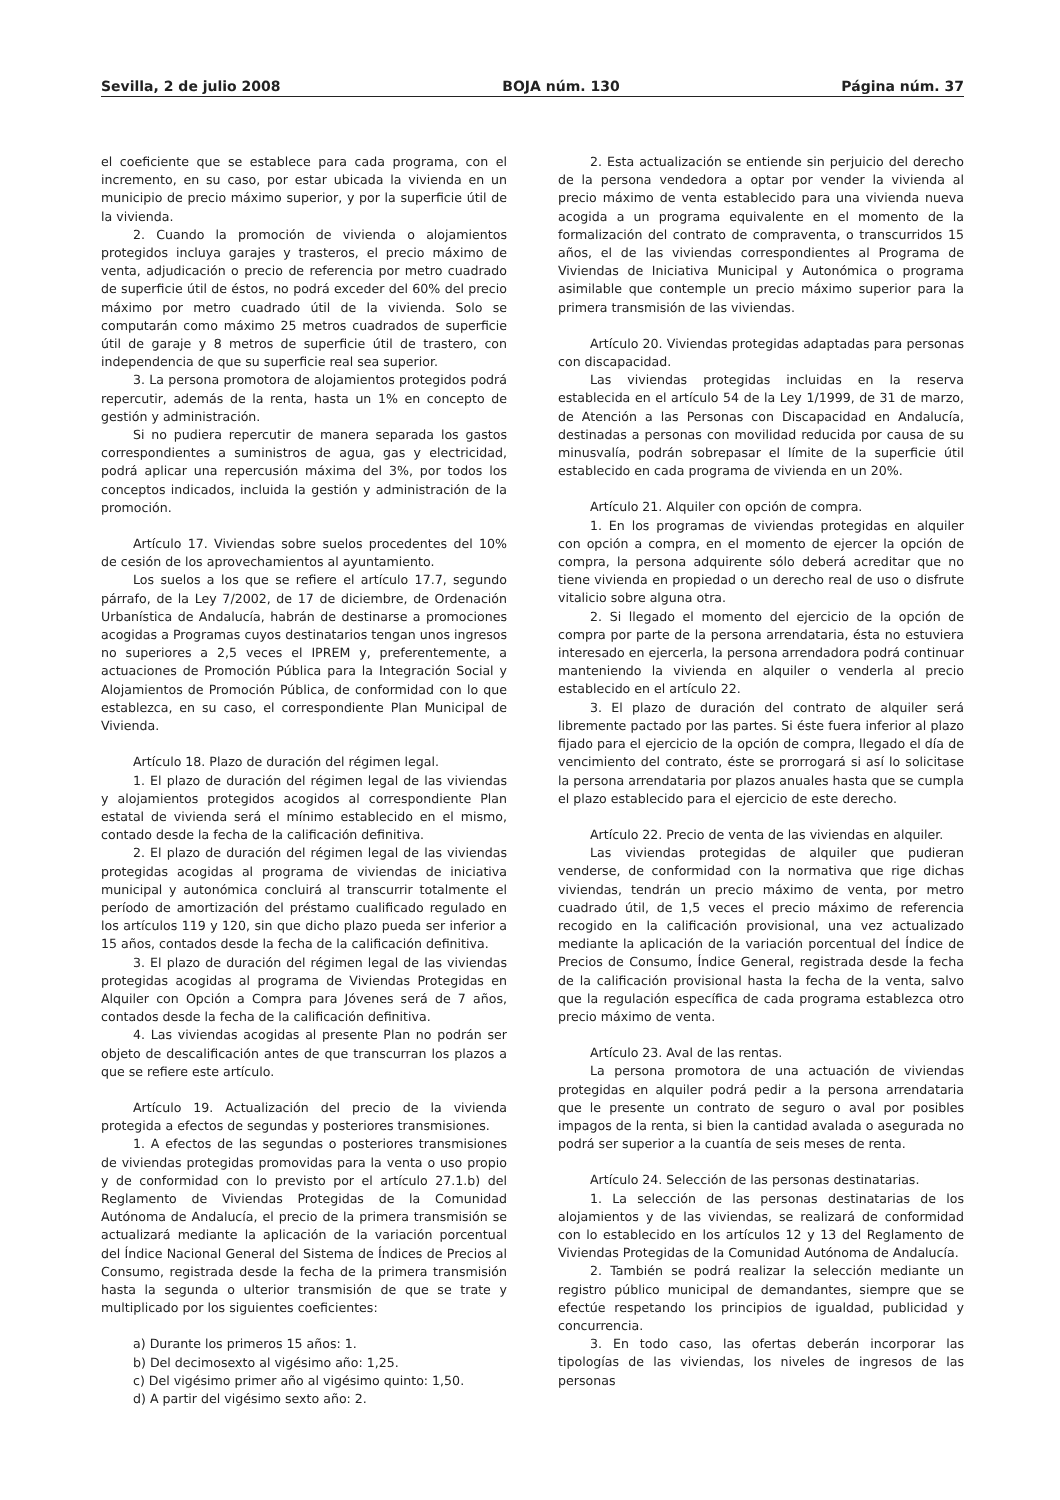Sevilla, 2 de julio 2008 BOJA núm. 130 Página núm. 37
el coeficiente que se establece para cada programa, con el incremento, en su caso, por estar ubicada la vivienda en un municipio de precio máximo superior, y por la superficie útil de la vivienda.
2. Cuando la promoción de vivienda o alojamientos protegidos incluya garajes y trasteros, el precio máximo de venta, adjudicación o precio de referencia por metro cuadrado de superficie útil de éstos, no podrá exceder del 60% del precio máximo por metro cuadrado útil de la vivienda. Solo se computarán como máximo 25 metros cuadrados de superficie útil de garaje y 8 metros de superficie útil de trastero, con independencia de que su superficie real sea superior.
3. La persona promotora de alojamientos protegidos podrá repercutir, además de la renta, hasta un 1% en concepto de gestión y administración.
Si no pudiera repercutir de manera separada los gastos correspondientes a suministros de agua, gas y electricidad, podrá aplicar una repercusión máxima del 3%, por todos los conceptos indicados, incluida la gestión y administración de la promoción.
Artículo 17. Viviendas sobre suelos procedentes del 10% de cesión de los aprovechamientos al ayuntamiento.
Los suelos a los que se refiere el artículo 17.7, segundo párrafo, de la Ley 7/2002, de 17 de diciembre, de Ordenación Urbanística de Andalucía, habrán de destinarse a promociones acogidas a Programas cuyos destinatarios tengan unos ingresos no superiores a 2,5 veces el IPREM y, preferentemente, a actuaciones de Promoción Pública para la Integración Social y Alojamientos de Promoción Pública, de conformidad con lo que establezca, en su caso, el correspondiente Plan Municipal de Vivienda.
Artículo 18. Plazo de duración del régimen legal.
1. El plazo de duración del régimen legal de las viviendas y alojamientos protegidos acogidos al correspondiente Plan estatal de vivienda será el mínimo establecido en el mismo, contado desde la fecha de la calificación definitiva.
2. El plazo de duración del régimen legal de las viviendas protegidas acogidas al programa de viviendas de iniciativa municipal y autonómica concluirá al transcurrir totalmente el período de amortización del préstamo cualificado regulado en los artículos 119 y 120, sin que dicho plazo pueda ser inferior a 15 años, contados desde la fecha de la calificación definitiva.
3. El plazo de duración del régimen legal de las viviendas protegidas acogidas al programa de Viviendas Protegidas en Alquiler con Opción a Compra para Jóvenes será de 7 años, contados desde la fecha de la calificación definitiva.
4. Las viviendas acogidas al presente Plan no podrán ser objeto de descalificación antes de que transcurran los plazos a que se refiere este artículo.
Artículo 19. Actualización del precio de la vivienda protegida a efectos de segundas y posteriores transmisiones.
1. A efectos de las segundas o posteriores transmisiones de viviendas protegidas promovidas para la venta o uso propio y de conformidad con lo previsto por el artículo 27.1.b) del Reglamento de Viviendas Protegidas de la Comunidad Autónoma de Andalucía, el precio de la primera transmisión se actualizará mediante la aplicación de la variación porcentual del Índice Nacional General del Sistema de Índices de Precios al Consumo, registrada desde la fecha de la primera transmisión hasta la segunda o ulterior transmisión de que se trate y multiplicado por los siguientes coeficientes:
a) Durante los primeros 15 años: 1.
b) Del decimosexto al vigésimo año: 1,25.
c) Del vigésimo primer año al vigésimo quinto: 1,50.
d) A partir del vigésimo sexto año: 2.
2. Esta actualización se entiende sin perjuicio del derecho de la persona vendedora a optar por vender la vivienda al precio máximo de venta establecido para una vivienda nueva acogida a un programa equivalente en el momento de la formalización del contrato de compraventa, o transcurridos 15 años, el de las viviendas correspondientes al Programa de Viviendas de Iniciativa Municipal y Autonómica o programa asimilable que contemple un precio máximo superior para la primera transmisión de las viviendas.
Artículo 20. Viviendas protegidas adaptadas para personas con discapacidad.
Las viviendas protegidas incluidas en la reserva establecida en el artículo 54 de la Ley 1/1999, de 31 de marzo, de Atención a las Personas con Discapacidad en Andalucía, destinadas a personas con movilidad reducida por causa de su minusvalía, podrán sobrepasar el límite de la superficie útil establecido en cada programa de vivienda en un 20%.
Artículo 21. Alquiler con opción de compra.
1. En los programas de viviendas protegidas en alquiler con opción a compra, en el momento de ejercer la opción de compra, la persona adquirente sólo deberá acreditar que no tiene vivienda en propiedad o un derecho real de uso o disfrute vitalicio sobre alguna otra.
2. Si llegado el momento del ejercicio de la opción de compra por parte de la persona arrendataria, ésta no estuviera interesado en ejercerla, la persona arrendadora podrá continuar manteniendo la vivienda en alquiler o venderla al precio establecido en el artículo 22.
3. El plazo de duración del contrato de alquiler será libremente pactado por las partes. Si éste fuera inferior al plazo fijado para el ejercicio de la opción de compra, llegado el día de vencimiento del contrato, éste se prorrogará si así lo solicitase la persona arrendataria por plazos anuales hasta que se cumpla el plazo establecido para el ejercicio de este derecho.
Artículo 22. Precio de venta de las viviendas en alquiler.
Las viviendas protegidas de alquiler que pudieran venderse, de conformidad con la normativa que rige dichas viviendas, tendrán un precio máximo de venta, por metro cuadrado útil, de 1,5 veces el precio máximo de referencia recogido en la calificación provisional, una vez actualizado mediante la aplicación de la variación porcentual del Índice de Precios de Consumo, Índice General, registrada desde la fecha de la calificación provisional hasta la fecha de la venta, salvo que la regulación específica de cada programa establezca otro precio máximo de venta.
Artículo 23. Aval de las rentas.
La persona promotora de una actuación de viviendas protegidas en alquiler podrá pedir a la persona arrendataria que le presente un contrato de seguro o aval por posibles impagos de la renta, si bien la cantidad avalada o asegurada no podrá ser superior a la cuantía de seis meses de renta.
Artículo 24. Selección de las personas destinatarias.
1. La selección de las personas destinatarias de los alojamientos y de las viviendas, se realizará de conformidad con lo establecido en los artículos 12 y 13 del Reglamento de Viviendas Protegidas de la Comunidad Autónoma de Andalucía.
2. También se podrá realizar la selección mediante un registro público municipal de demandantes, siempre que se efectúe respetando los principios de igualdad, publicidad y concurrencia.
3. En todo caso, las ofertas deberán incorporar las tipologías de las viviendas, los niveles de ingresos de las personas